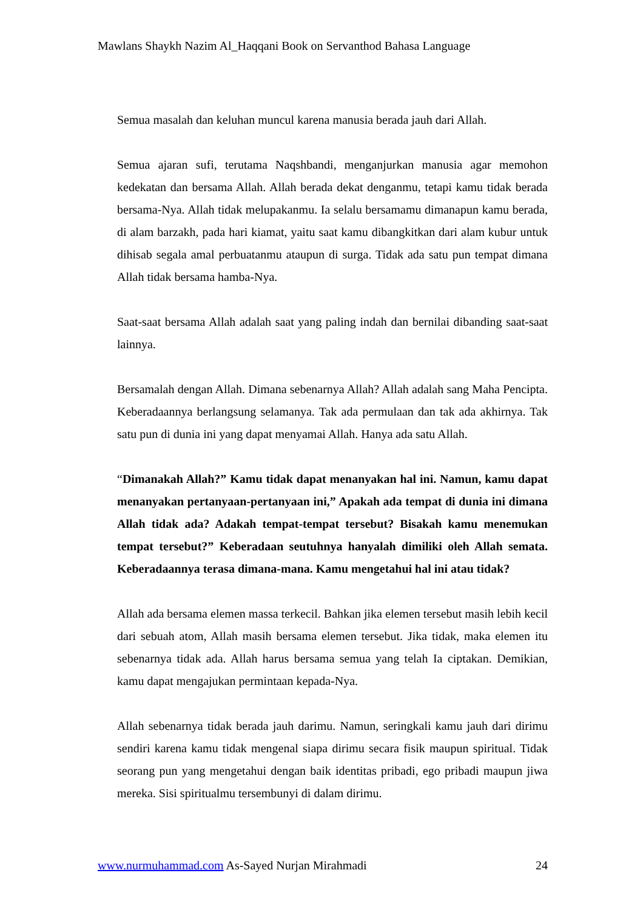Mawlans Shaykh Nazim Al_Haqqani Book on Servanthod Bahasa Language
Semua masalah dan keluhan muncul karena manusia berada jauh dari Allah.
Semua ajaran sufi, terutama Naqshbandi, menganjurkan manusia agar memohon kedekatan dan bersama Allah. Allah berada dekat denganmu, tetapi kamu tidak berada bersama-Nya. Allah tidak melupakanmu. Ia selalu bersamamu dimanapun kamu berada, di alam barzakh, pada hari kiamat, yaitu saat kamu dibangkitkan dari alam kubur untuk dihisab segala amal perbuatanmu ataupun di surga. Tidak ada satu pun tempat dimana Allah tidak bersama hamba-Nya.
Saat-saat bersama Allah adalah saat yang paling indah dan bernilai dibanding saat-saat lainnya.
Bersamalah dengan Allah. Dimana sebenarnya Allah? Allah adalah sang Maha Pencipta. Keberadaannya berlangsung selamanya. Tak ada permulaan dan tak ada akhirnya. Tak satu pun di dunia ini yang dapat menyamai Allah. Hanya ada satu Allah.
“Dimanakah Allah?” Kamu tidak dapat menanyakan hal ini. Namun, kamu dapat menanyakan pertanyaan-pertanyaan ini,” Apakah ada tempat di dunia ini dimana Allah tidak ada? Adakah tempat-tempat tersebut? Bisakah kamu menemukan tempat tersebut?” Keberadaan seutuhnya hanyalah dimiliki oleh Allah semata. Keberadaannya terasa dimana-mana. Kamu mengetahui hal ini atau tidak?
Allah ada bersama elemen massa terkecil. Bahkan jika elemen tersebut masih lebih kecil dari sebuah atom, Allah masih bersama elemen tersebut. Jika tidak, maka elemen itu sebenarnya tidak ada. Allah harus bersama semua yang telah Ia ciptakan. Demikian, kamu dapat mengajukan permintaan kepada-Nya.
Allah sebenarnya tidak berada jauh darimu. Namun, seringkali kamu jauh dari dirimu sendiri karena kamu tidak mengenal siapa dirimu secara fisik maupun spiritual. Tidak seorang pun yang mengetahui dengan baik identitas pribadi, ego pribadi maupun jiwa mereka. Sisi spiritualmu tersembunyi di dalam dirimu.
www.nurmuhammad.com As-Sayed Nurjan Mirahmadi 24